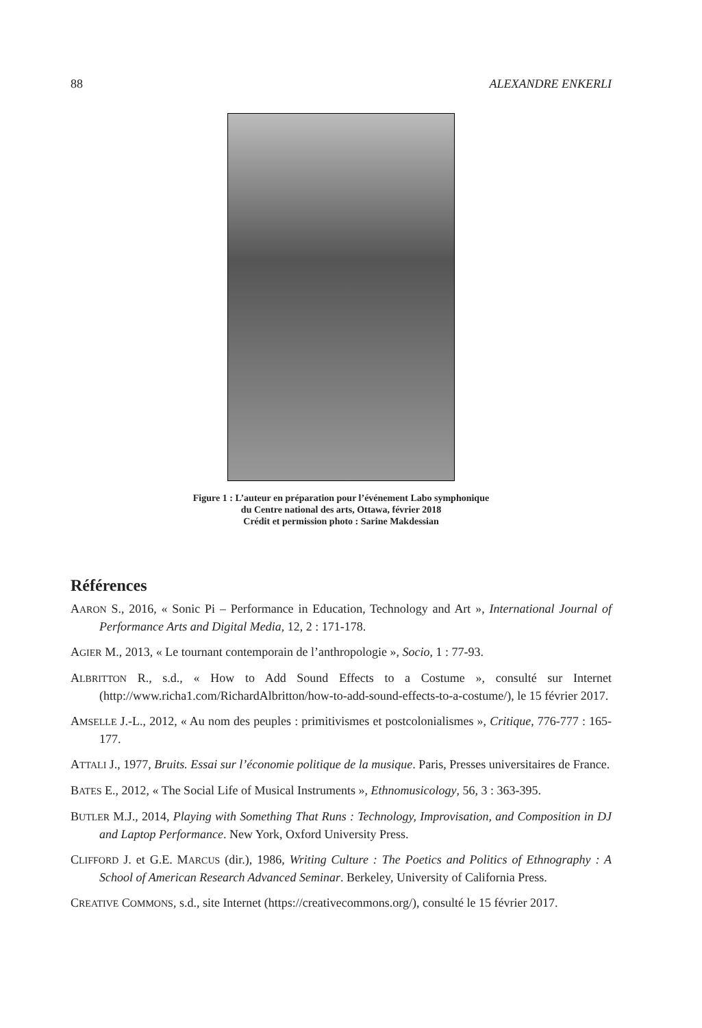88 ALEXANDRE ENKERLI
Figure 1 : L’auteur en préparation pour l’événement Labo symphonique
du Centre national des arts, Ottawa, février 2018
Crédit et permission photo : Sarine Makdessian
Références
AARON S., 2016, « Sonic Pi – Performance in Education, Technology and Art », International Journal of Performance Arts and Digital Media, 12, 2 : 171-178.
AGIER M., 2013, « Le tournant contemporain de l’anthropologie », Socio, 1 : 77-93.
ALBRITTON R., s.d., « How to Add Sound Effects to a Costume », consulté sur Internet (http://www.richa1.com/RichardAlbritton/how-to-add-sound-effects-to-a-costume/), le 15 février 2017.
AMSELLE J.-L., 2012, « Au nom des peuples : primitivismes et postcolonialismes », Critique, 776-777 : 165-177.
ATTALI J., 1977, Bruits. Essai sur l’économie politique de la musique. Paris, Presses universitaires de France.
BATES E., 2012, « The Social Life of Musical Instruments », Ethnomusicology, 56, 3 : 363-395.
BUTLER M.J., 2014, Playing with Something That Runs : Technology, Improvisation, and Composition in DJ and Laptop Performance. New York, Oxford University Press.
CLIFFORD J. et G.E. MARCUS (dir.), 1986, Writing Culture : The Poetics and Politics of Ethnography : A School of American Research Advanced Seminar. Berkeley, University of California Press.
CREATIVE COMMONS, s.d., site Internet (https://creativecommons.org/), consulté le 15 février 2017.